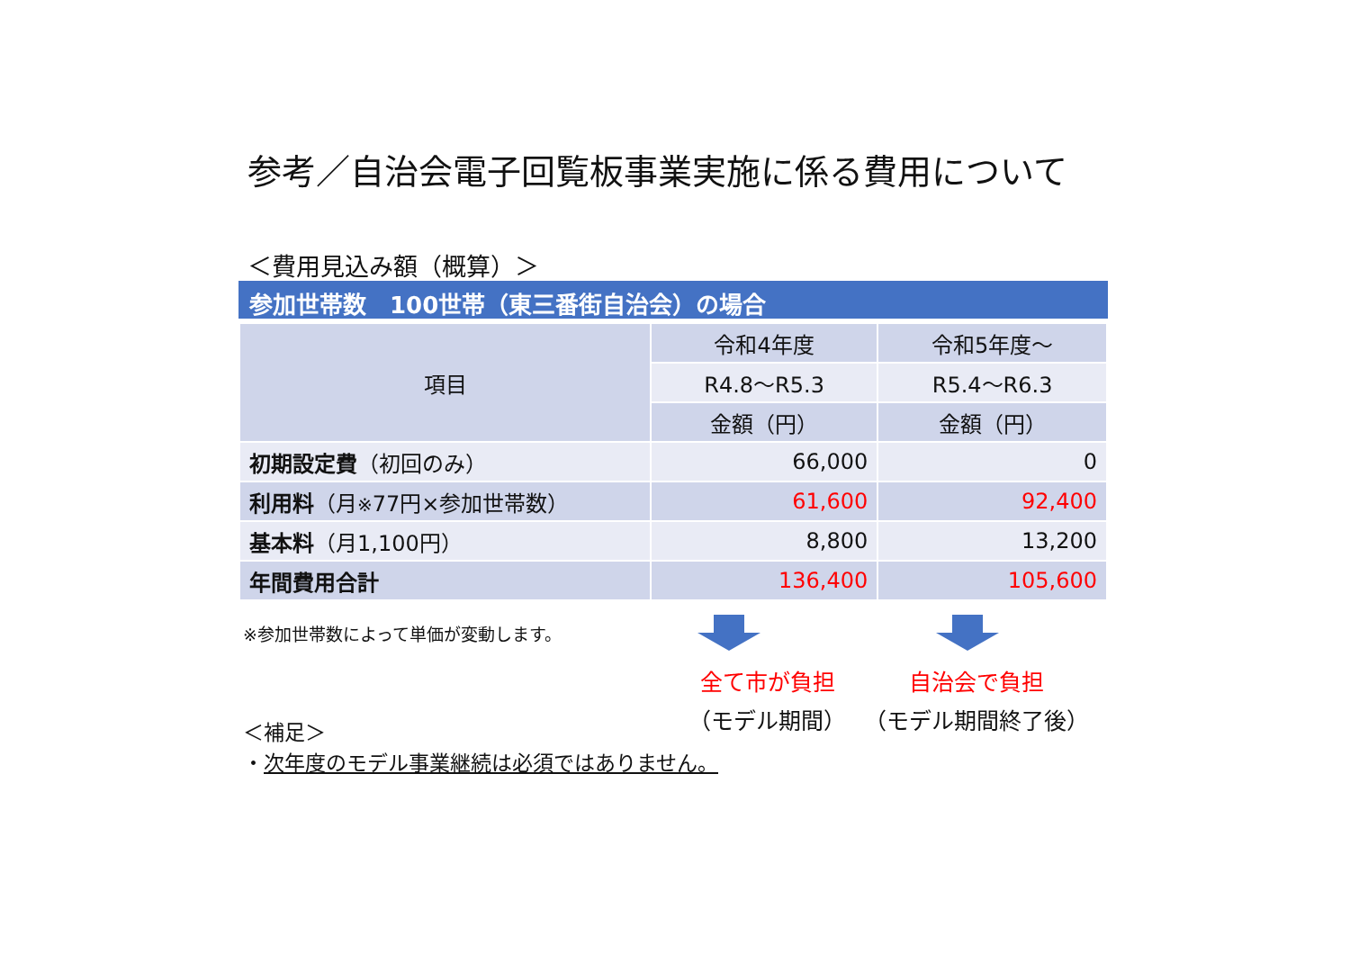参考／自治会電子回覧板事業実施に係る費用について
＜費用見込み額（概算）＞
参加世帯数　100世帯（東三番街自治会）の場合
| 項目 | 令和4年度 | 令和5年度～ |
| --- | --- | --- |
| | R4.8～R5.3 | R5.4～R6.3 |
| | 金額（円） | 金額（円） |
| 初期設定費 （初回のみ） | 66,000 | 0 |
| 利用料 （月 ※ 77円×参加世帯数） | 61,600 | 92,400 |
| 基本料 （月1,100円） | 8,800 | 13,200 |
| 年間費用合計 | 136,400 | 105,600 |
※参加世帯数によって単価が変動します。
全て市が負担
（モデル期間）
自治会で負担
（モデル期間終了後）
＜補足＞
・次年度のモデル事業継続は必須ではありません。